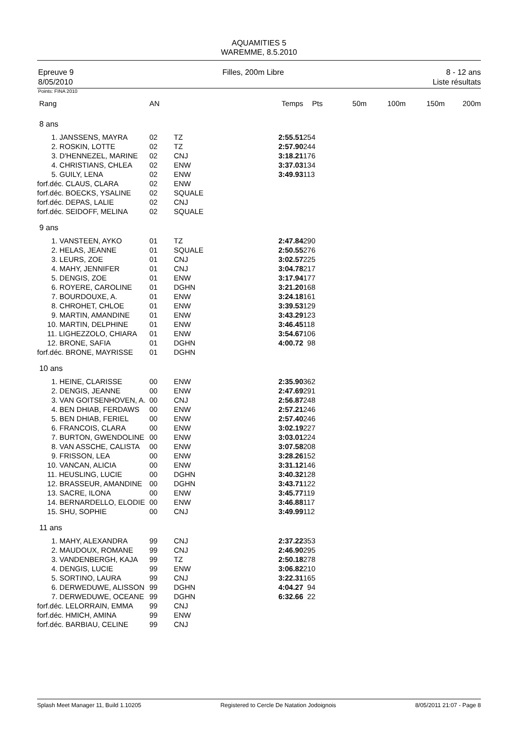AQUAMITIES 5
WAREMME, 8.5.2010
Epreuve 9
8/05/2010
Filles, 200m Libre 8 - 12 ans
Liste résultats
Points: FINA 2010
| Rang | AN | | Temps | Pts | 50m | 100m | 150m | 200m |
| --- | --- | --- | --- | --- | --- | --- | --- | --- |
| 8 ans | | | | | | | | |
| 1. JANSSENS, MAYRA | 02 | TZ | 2:55.51 | 254 | | | | |
| 2. ROSKIN, LOTTE | 02 | TZ | 2:57.90 | 244 | | | | |
| 3. D'HENNEZEL, MARINE | 02 | CNJ | 3:18.21 | 176 | | | | |
| 4. CHRISTIANS, CHLEA | 02 | ENW | 3:37.03 | 134 | | | | |
| 5. GUILY, LENA | 02 | ENW | 3:49.93 | 113 | | | | |
| forf.déc. CLAUS, CLARA | 02 | ENW | | | | | | |
| forf.déc. BOECKS, YSALINE | 02 | SQUALE | | | | | | |
| forf.déc. DEPAS, LALIE | 02 | CNJ | | | | | | |
| forf.déc. SEIDOFF, MELINA | 02 | SQUALE | | | | | | |
| 9 ans | | | | | | | | |
| 1. VANSTEEN, AYKO | 01 | TZ | 2:47.84 | 290 | | | | |
| 2. HELAS, JEANNE | 01 | SQUALE | 2:50.55 | 276 | | | | |
| 3. LEURS, ZOE | 01 | CNJ | 3:02.57 | 225 | | | | |
| 4. MAHY, JENNIFER | 01 | CNJ | 3:04.78 | 217 | | | | |
| 5. DENGIS, ZOE | 01 | ENW | 3:17.94 | 177 | | | | |
| 6. ROYERE, CAROLINE | 01 | DGHN | 3:21.20 | 168 | | | | |
| 7. BOURDOUXE, A. | 01 | ENW | 3:24.18 | 161 | | | | |
| 8. CHROHET, CHLOE | 01 | ENW | 3:39.53 | 129 | | | | |
| 9. MARTIN, AMANDINE | 01 | ENW | 3:43.29 | 123 | | | | |
| 10. MARTIN, DELPHINE | 01 | ENW | 3:46.45 | 118 | | | | |
| 11. LIGHEZZOLO, CHIARA | 01 | ENW | 3:54.67 | 106 | | | | |
| 12. BRONE, SAFIA | 01 | DGHN | 4:00.72 | 98 | | | | |
| forf.déc. BRONE, MAYRISSE | 01 | DGHN | | | | | | |
| 10 ans | | | | | | | | |
| 1. HEINE, CLARISSE | 00 | ENW | 2:35.90 | 362 | | | | |
| 2. DENGIS, JEANNE | 00 | ENW | 2:47.69 | 291 | | | | |
| 3. VAN GOITSENHOVEN, A. | 00 | CNJ | 2:56.87 | 248 | | | | |
| 4. BEN DHIAB, FERDAWS | 00 | ENW | 2:57.21 | 246 | | | | |
| 5. BEN DHIAB, FERIEL | 00 | ENW | 2:57.40 | 246 | | | | |
| 6. FRANCOIS, CLARA | 00 | ENW | 3:02.19 | 227 | | | | |
| 7. BURTON, GWENDOLINE | 00 | ENW | 3:03.01 | 224 | | | | |
| 8. VAN ASSCHE, CALISTA | 00 | ENW | 3:07.58 | 208 | | | | |
| 9. FRISSON, LEA | 00 | ENW | 3:28.26 | 152 | | | | |
| 10. VANCAN, ALICIA | 00 | ENW | 3:31.12 | 146 | | | | |
| 11. HEUSLING, LUCIE | 00 | DGHN | 3:40.32 | 128 | | | | |
| 12. BRASSEUR, AMANDINE | 00 | DGHN | 3:43.71 | 122 | | | | |
| 13. SACRE, ILONA | 00 | ENW | 3:45.77 | 119 | | | | |
| 14. BERNARDELLO, ELODIE | 00 | ENW | 3:46.88 | 117 | | | | |
| 15. SHU, SOPHIE | 00 | CNJ | 3:49.99 | 112 | | | | |
| 11 ans | | | | | | | | |
| 1. MAHY, ALEXANDRA | 99 | CNJ | 2:37.22 | 353 | | | | |
| 2. MAUDOUX, ROMANE | 99 | CNJ | 2:46.90 | 295 | | | | |
| 3. VANDENBERGH, KAJA | 99 | TZ | 2:50.18 | 278 | | | | |
| 4. DENGIS, LUCIE | 99 | ENW | 3:06.82 | 210 | | | | |
| 5. SORTINO, LAURA | 99 | CNJ | 3:22.31 | 165 | | | | |
| 6. DERWEDUWE, ALISSON | 99 | DGHN | 4:04.27 | 94 | | | | |
| 7. DERWEDUWE, OCEANE | 99 | DGHN | 6:32.66 | 22 | | | | |
| forf.déc. LELORRAIN, EMMA | 99 | CNJ | | | | | | |
| forf.déc. HMICH, AMINA | 99 | ENW | | | | | | |
| forf.déc. BARBIAU, CELINE | 99 | CNJ | | | | | | |
Splash Meet Manager 11, Build 1.10205 Registered to Cercle De Natation Jodoignois 8/05/2011 21:07 - Page 8